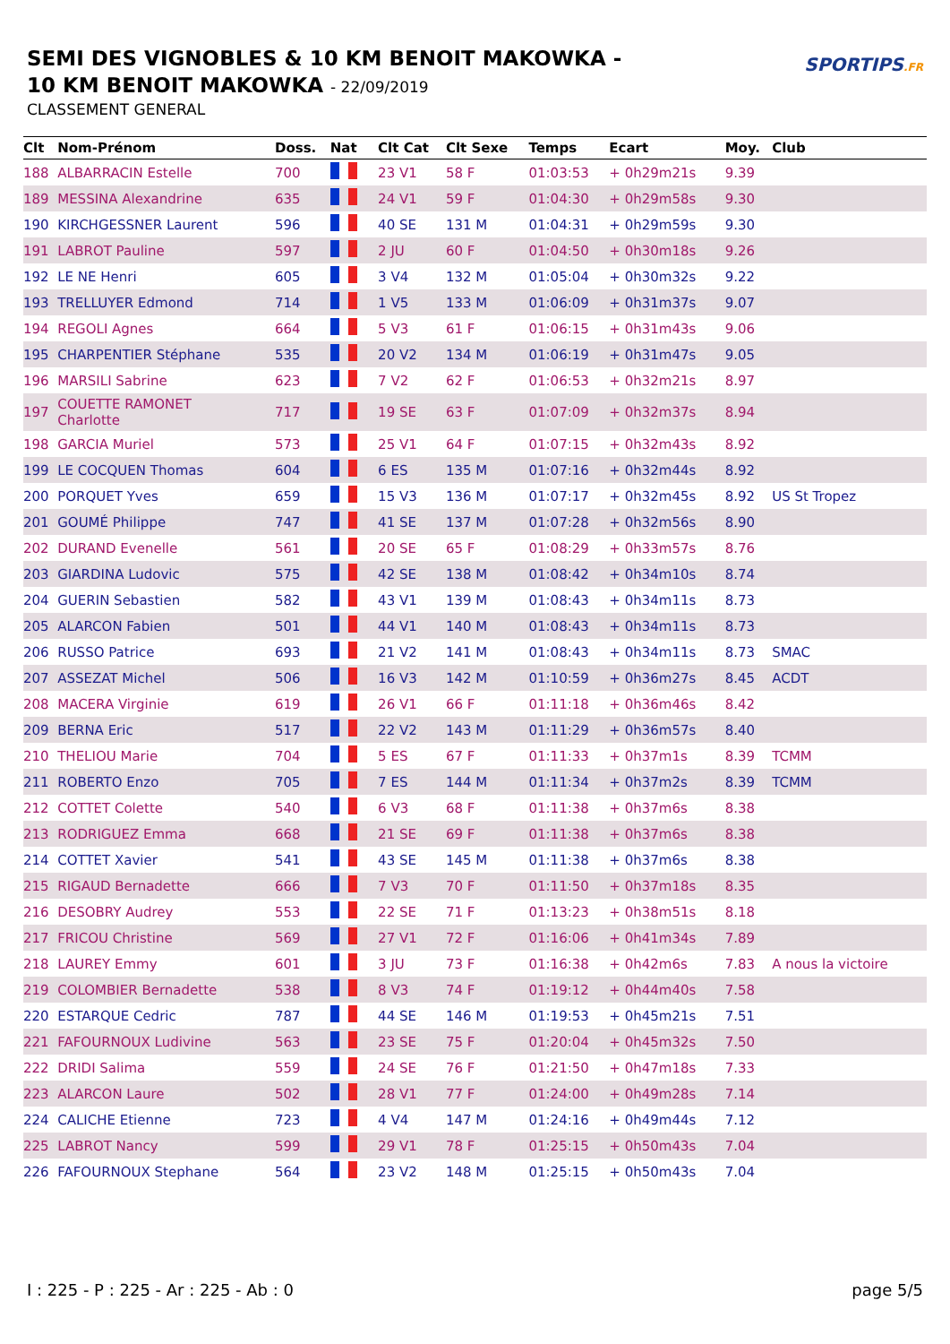SEMI DES VIGNOBLES & 10 KM BENOIT MAKOWKA -
10 KM BENOIT MAKOWKA - 22/09/2019
CLASSEMENT GENERAL
SPORTIPS.FR
| Clt | Nom-Prénom | Doss. | Nat | Clt Cat | Clt Sexe | Temps | Ecart | Moy. | Club |
| --- | --- | --- | --- | --- | --- | --- | --- | --- | --- |
| 188 | ALBARRACIN Estelle | 700 | | 23 V1 | 58 F | 01:03:53 | + 0h29m21s | 9.39 | |
| 189 | MESSINA Alexandrine | 635 | | 24 V1 | 59 F | 01:04:30 | + 0h29m58s | 9.30 | |
| 190 | KIRCHGESSNER Laurent | 596 | | 40 SE | 131 M | 01:04:31 | + 0h29m59s | 9.30 | |
| 191 | LABROT Pauline | 597 | | 2 JU | 60 F | 01:04:50 | + 0h30m18s | 9.26 | |
| 192 | LE NE Henri | 605 | | 3 V4 | 132 M | 01:05:04 | + 0h30m32s | 9.22 | |
| 193 | TRELLUYER Edmond | 714 | | 1 V5 | 133 M | 01:06:09 | + 0h31m37s | 9.07 | |
| 194 | REGOLI Agnes | 664 | | 5 V3 | 61 F | 01:06:15 | + 0h31m43s | 9.06 | |
| 195 | CHARPENTIER Stéphane | 535 | | 20 V2 | 134 M | 01:06:19 | + 0h31m47s | 9.05 | |
| 196 | MARSILI Sabrine | 623 | | 7 V2 | 62 F | 01:06:53 | + 0h32m21s | 8.97 | |
| 197 | COUETTE RAMONET Charlotte | 717 | | 19 SE | 63 F | 01:07:09 | + 0h32m37s | 8.94 | |
| 198 | GARCIA Muriel | 573 | | 25 V1 | 64 F | 01:07:15 | + 0h32m43s | 8.92 | |
| 199 | LE COCQUEN Thomas | 604 | | 6 ES | 135 M | 01:07:16 | + 0h32m44s | 8.92 | |
| 200 | PORQUET Yves | 659 | | 15 V3 | 136 M | 01:07:17 | + 0h32m45s | 8.92 | US St Tropez |
| 201 | GOUMÉ Philippe | 747 | | 41 SE | 137 M | 01:07:28 | + 0h32m56s | 8.90 | |
| 202 | DURAND Evenelle | 561 | | 20 SE | 65 F | 01:08:29 | + 0h33m57s | 8.76 | |
| 203 | GIARDINA Ludovic | 575 | | 42 SE | 138 M | 01:08:42 | + 0h34m10s | 8.74 | |
| 204 | GUERIN Sebastien | 582 | | 43 V1 | 139 M | 01:08:43 | + 0h34m11s | 8.73 | |
| 205 | ALARCON Fabien | 501 | | 44 V1 | 140 M | 01:08:43 | + 0h34m11s | 8.73 | |
| 206 | RUSSO Patrice | 693 | | 21 V2 | 141 M | 01:08:43 | + 0h34m11s | 8.73 | SMAC |
| 207 | ASSEZAT Michel | 506 | | 16 V3 | 142 M | 01:10:59 | + 0h36m27s | 8.45 | ACDT |
| 208 | MACERA Virginie | 619 | | 26 V1 | 66 F | 01:11:18 | + 0h36m46s | 8.42 | |
| 209 | BERNA Eric | 517 | | 22 V2 | 143 M | 01:11:29 | + 0h36m57s | 8.40 | |
| 210 | THELIOU Marie | 704 | | 5 ES | 67 F | 01:11:33 | + 0h37m1s | 8.39 | TCMM |
| 211 | ROBERTO Enzo | 705 | | 7 ES | 144 M | 01:11:34 | + 0h37m2s | 8.39 | TCMM |
| 212 | COTTET Colette | 540 | | 6 V3 | 68 F | 01:11:38 | + 0h37m6s | 8.38 | |
| 213 | RODRIGUEZ Emma | 668 | | 21 SE | 69 F | 01:11:38 | + 0h37m6s | 8.38 | |
| 214 | COTTET Xavier | 541 | | 43 SE | 145 M | 01:11:38 | + 0h37m6s | 8.38 | |
| 215 | RIGAUD Bernadette | 666 | | 7 V3 | 70 F | 01:11:50 | + 0h37m18s | 8.35 | |
| 216 | DESOBRY Audrey | 553 | | 22 SE | 71 F | 01:13:23 | + 0h38m51s | 8.18 | |
| 217 | FRICOU Christine | 569 | | 27 V1 | 72 F | 01:16:06 | + 0h41m34s | 7.89 | |
| 218 | LAUREY Emmy | 601 | | 3 JU | 73 F | 01:16:38 | + 0h42m6s | 7.83 | A nous la victoire |
| 219 | COLOMBIER Bernadette | 538 | | 8 V3 | 74 F | 01:19:12 | + 0h44m40s | 7.58 | |
| 220 | ESTARQUE Cedric | 787 | | 44 SE | 146 M | 01:19:53 | + 0h45m21s | 7.51 | |
| 221 | FAFOURNOUX Ludivine | 563 | | 23 SE | 75 F | 01:20:04 | + 0h45m32s | 7.50 | |
| 222 | DRIDI Salima | 559 | | 24 SE | 76 F | 01:21:50 | + 0h47m18s | 7.33 | |
| 223 | ALARCON Laure | 502 | | 28 V1 | 77 F | 01:24:00 | + 0h49m28s | 7.14 | |
| 224 | CALICHE Etienne | 723 | | 4 V4 | 147 M | 01:24:16 | + 0h49m44s | 7.12 | |
| 225 | LABROT Nancy | 599 | | 29 V1 | 78 F | 01:25:15 | + 0h50m43s | 7.04 | |
| 226 | FAFOURNOUX Stephane | 564 | | 23 V2 | 148 M | 01:25:15 | + 0h50m43s | 7.04 | |
I : 225 - P : 225 - Ar : 225 - Ab : 0 page 5/5